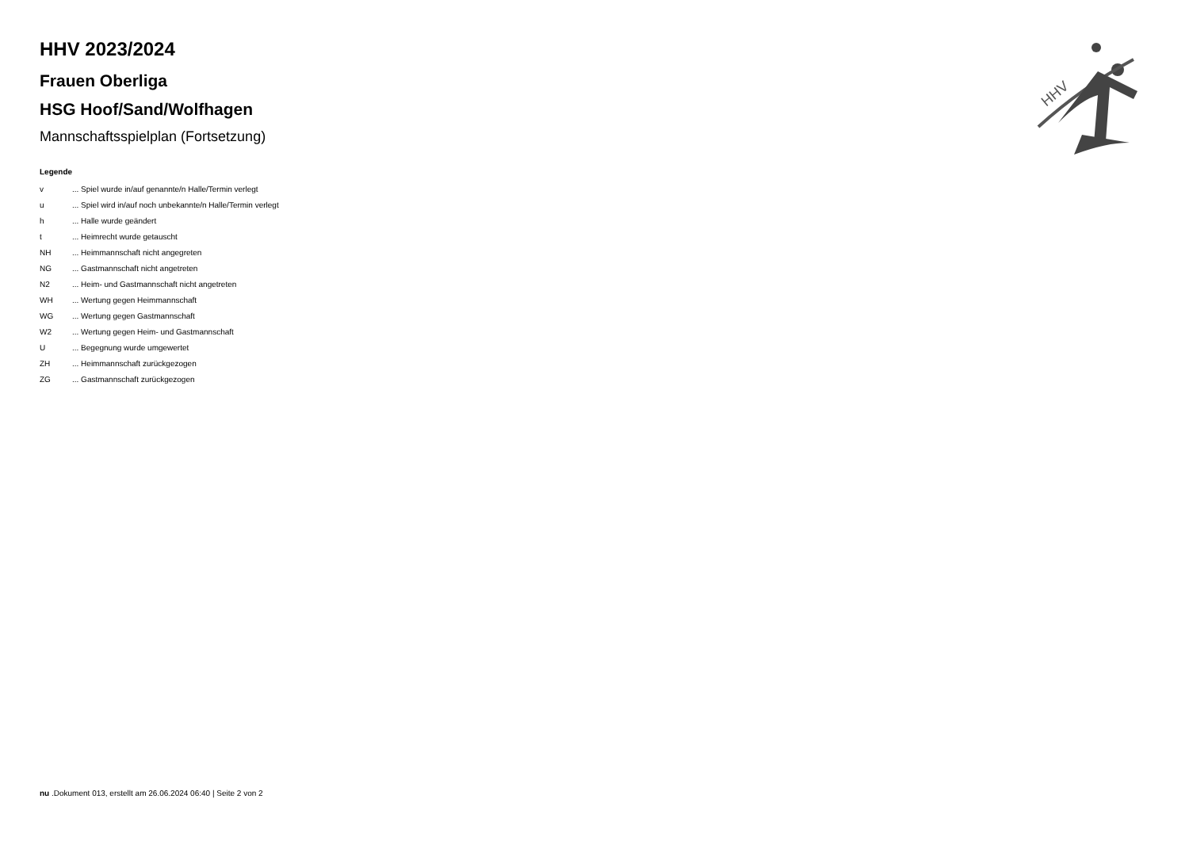HHV
HHV 2023/2024
Frauen Oberliga
HSG Hoof/Sand/Wolfhagen
Mannschaftsspielplan (Fortsetzung)
Legende
| v | ... Spiel wurde in/auf genannte/n Halle/Termin verlegt |
| u | ... Spiel wird in/auf noch unbekannte/n Halle/Termin verlegt |
| h | ... Halle wurde geändert |
| t | ... Heimrecht wurde getauscht |
| NH | ... Heimmannschaft nicht angegreten |
| NG | ... Gastmannschaft nicht angetreten |
| N2 | ... Heim- und Gastmannschaft nicht angetreten |
| WH | ... Wertung gegen Heimmannschaft |
| WG | ... Wertung gegen Gastmannschaft |
| W2 | ... Wertung gegen Heim- und Gastmannschaft |
| U | ... Begegnung wurde umgewertet |
| ZH | ... Heimmannschaft zurückgezogen |
| ZG | ... Gastmannschaft zurückgezogen |
nu .Dokument 013, erstellt am 26.06.2024 06:40 | Seite 2 von 2